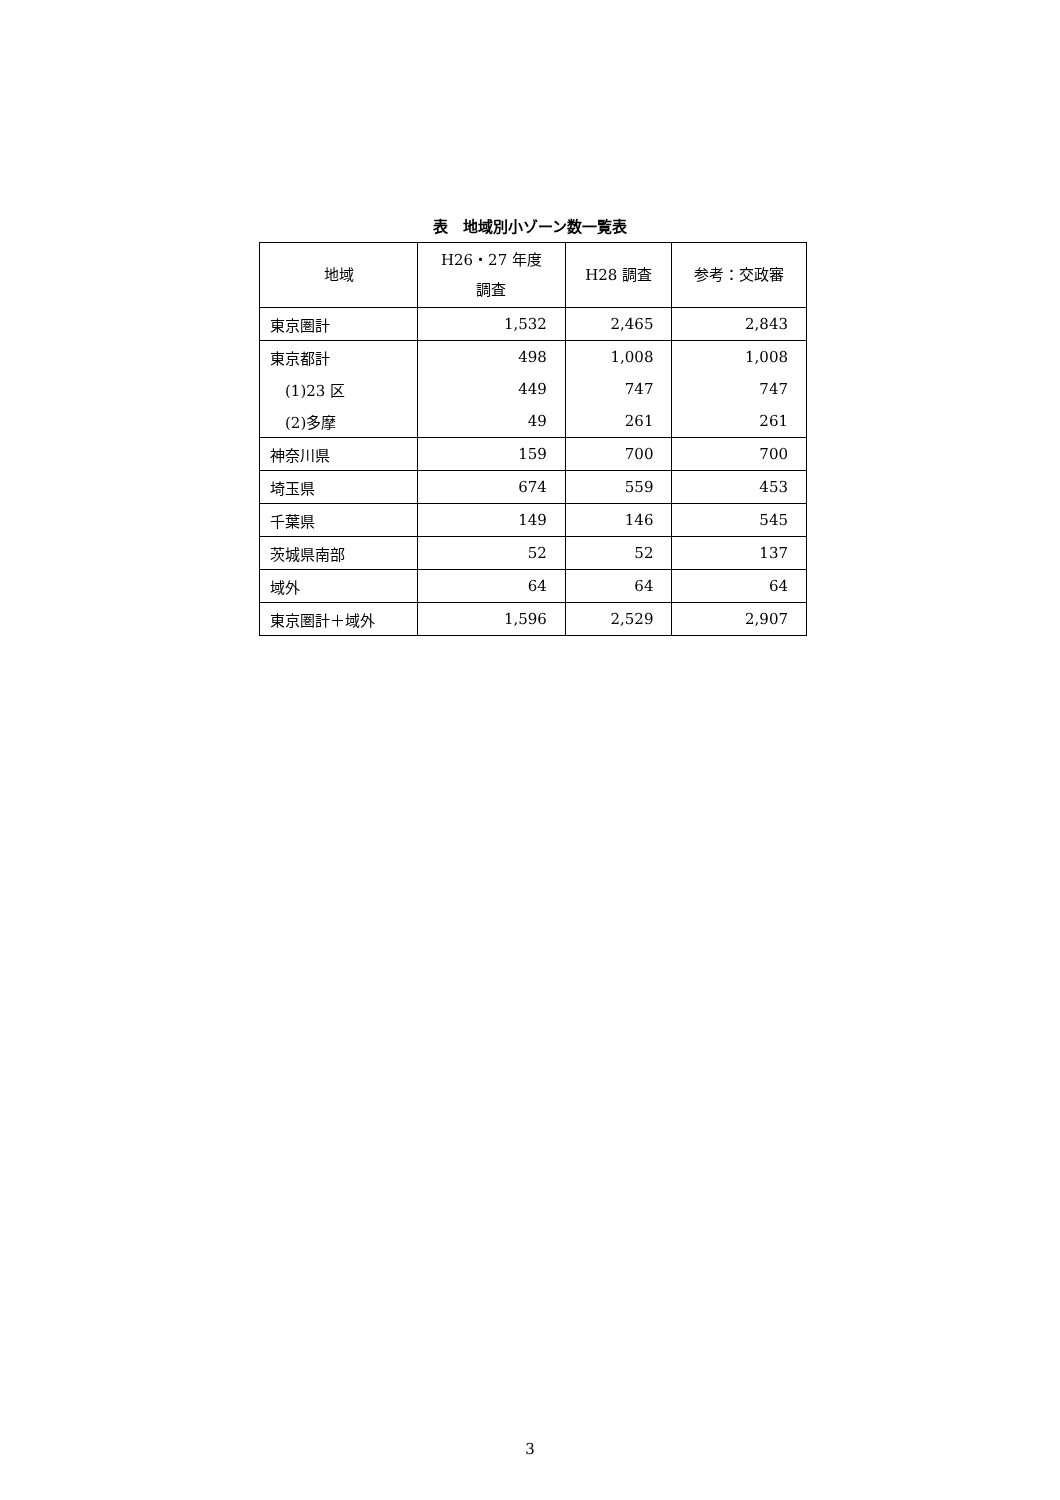表　地域別小ゾーン数一覧表
| 地域 | H26・27 年度 調査 | H28 調査 | 参考：交政審 |
| --- | --- | --- | --- |
| 東京圏計 | 1,532 | 2,465 | 2,843 |
| 東京都計 | 498 | 1,008 | 1,008 |
| (1)23 区 | 449 | 747 | 747 |
| (2)多摩 | 49 | 261 | 261 |
| 神奈川県 | 159 | 700 | 700 |
| 埼玉県 | 674 | 559 | 453 |
| 千葉県 | 149 | 146 | 545 |
| 茨城県南部 | 52 | 52 | 137 |
| 域外 | 64 | 64 | 64 |
| 東京圏計＋域外 | 1,596 | 2,529 | 2,907 |
3